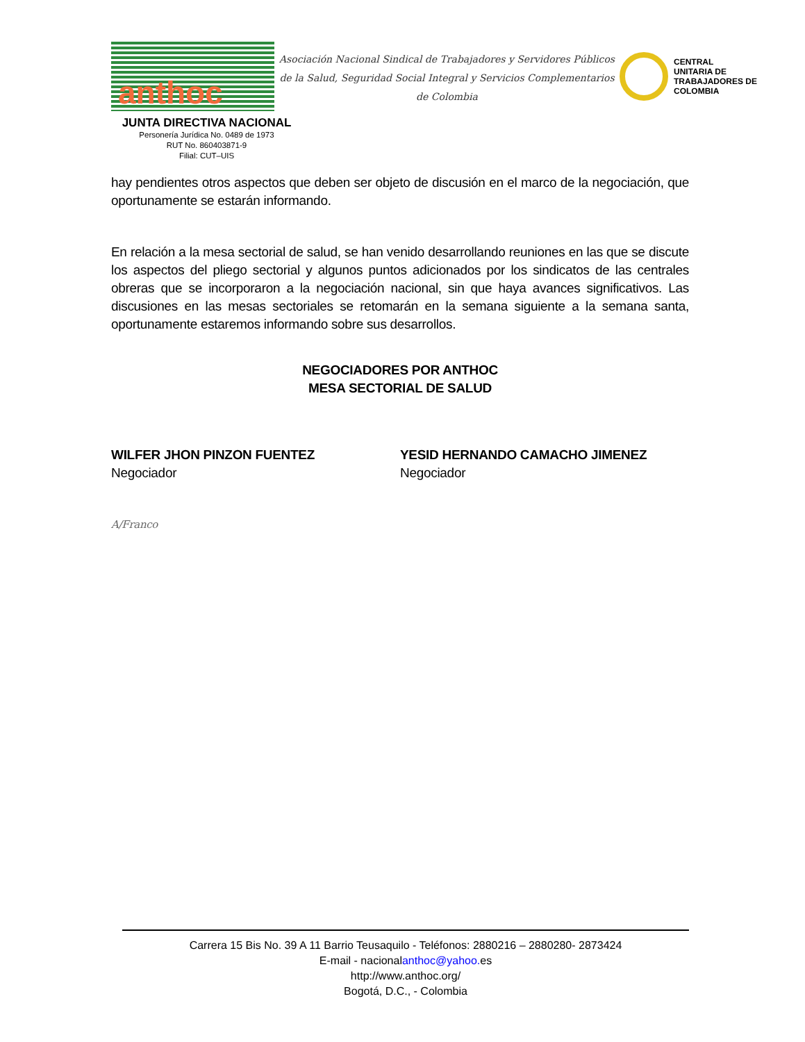anthoc
Asociación Nacional Sindical de Trabajadores y Servidores Públicos
de la Salud, Seguridad Social Integral y Servicios Complementarios
de Colombia
CENTRAL
UNITARIA DE
TRABAJADORES DE
COLOMBIA
JUNTA DIRECTIVA NACIONAL
Personería Jurídica No. 0489 de 1973
RUT No. 860403871-9
Filial: CUT–UIS
hay pendientes otros aspectos que deben ser objeto de discusión en el marco de la negociación, que oportunamente se estarán informando.
En relación a la mesa sectorial de salud, se han venido desarrollando reuniones en las que se discute los aspectos del pliego sectorial y algunos puntos adicionados por los sindicatos de las centrales obreras que se incorporaron a la negociación nacional, sin que haya avances significativos. Las discusiones en las mesas sectoriales se retomarán en la semana siguiente a la semana santa, oportunamente estaremos informando sobre sus desarrollos.
NEGOCIADORES POR ANTHOC
MESA SECTORIAL DE SALUD
WILFER JHON PINZON FUENTEZ
Negociador
YESID HERNANDO CAMACHO JIMENEZ
Negociador
A/Franco
Carrera 15 Bis No. 39 A 11 Barrio Teusaquilo - Teléfonos: 2880216 – 2880280- 2873424
E-mail - nacionalanthoc@yahoo. es
http://www.anthoc.org/
Bogotá, D.C., - Colombia